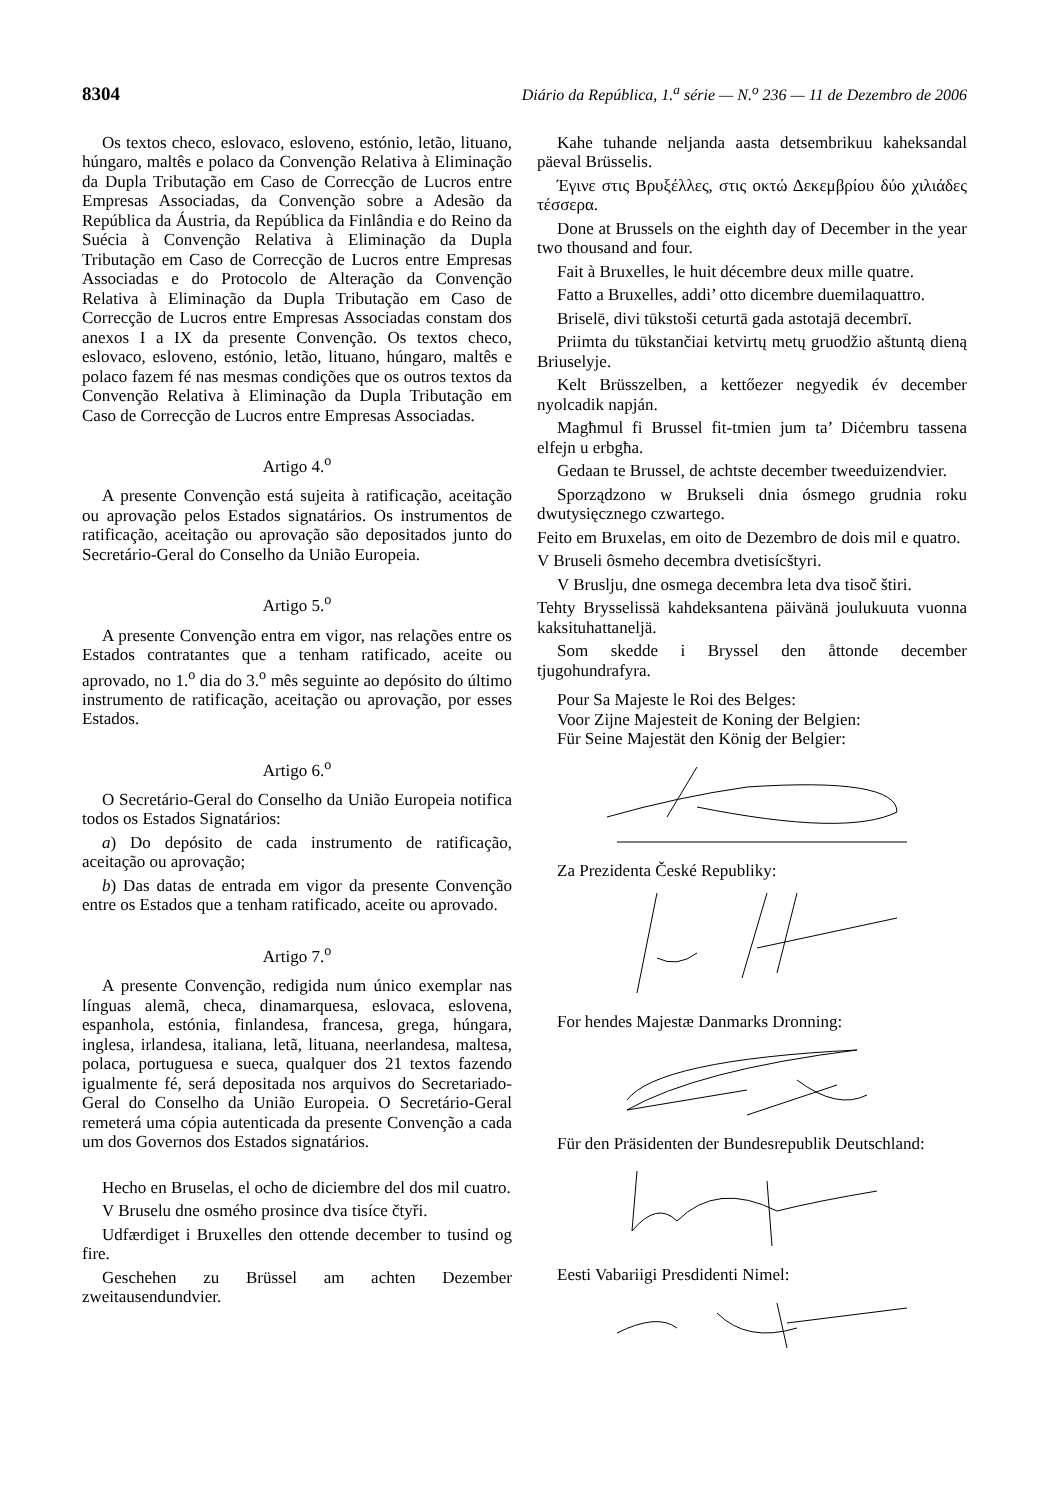8304 Diário da República, 1.<sup>a</sup> série — N.<sup>o</sup> 236 — 11 de Dezembro de 2006
Os textos checo, eslovaco, esloveno, estónio, letão, lituano, húngaro, maltês e polaco da Convenção Relativa à Eliminação da Dupla Tributação em Caso de Correcção de Lucros entre Empresas Associadas, da Convenção sobre a Adesão da República da Áustria, da República da Finlândia e do Reino da Suécia à Convenção Relativa à Eliminação da Dupla Tributação em Caso de Correcção de Lucros entre Empresas Associadas e do Protocolo de Alteração da Convenção Relativa à Eliminação da Dupla Tributação em Caso de Correcção de Lucros entre Empresas Associadas constam dos anexos I a IX da presente Convenção. Os textos checo, eslovaco, esloveno, estónio, letão, lituano, húngaro, maltês e polaco fazem fé nas mesmas condições que os outros textos da Convenção Relativa à Eliminação da Dupla Tributação em Caso de Correcção de Lucros entre Empresas Associadas.
Artigo 4.<sup>o</sup>
A presente Convenção está sujeita à ratificação, aceitação ou aprovação pelos Estados signatários. Os instrumentos de ratificação, aceitação ou aprovação são depositados junto do Secretário-Geral do Conselho da União Europeia.
Artigo 5.<sup>o</sup>
A presente Convenção entra em vigor, nas relações entre os Estados contratantes que a tenham ratificado, aceite ou aprovado, no 1.<sup>o</sup> dia do 3.<sup>o</sup> mês seguinte ao depósito do último instrumento de ratificação, aceitação ou aprovação, por esses Estados.
Artigo 6.<sup>o</sup>
O Secretário-Geral do Conselho da União Europeia notifica todos os Estados Signatários:
a) Do depósito de cada instrumento de ratificação, aceitação ou aprovação;
b) Das datas de entrada em vigor da presente Convenção entre os Estados que a tenham ratificado, aceite ou aprovado.
Artigo 7.<sup>o</sup>
A presente Convenção, redigida num único exemplar nas línguas alemã, checa, dinamarquesa, eslovaca, eslovena, espanhola, estónia, finlandesa, francesa, grega, húngara, inglesa, irlandesa, italiana, letã, lituana, neerlandesa, maltesa, polaca, portuguesa e sueca, qualquer dos 21 textos fazendo igualmente fé, será depositada nos arquivos do Secretariado-Geral do Conselho da União Europeia. O Secretário-Geral remeterá uma cópia autenticada da presente Convenção a cada um dos Governos dos Estados signatários.
Hecho en Bruselas, el ocho de diciembre del dos mil cuatro.
V Bruselu dne osmého prosince dva tisíce čtyři.
Udfærdiget i Bruxelles den ottende december to tusind og fire.
Geschehen zu Brüssel am achten Dezember zweitausendundvier.
Kahe tuhande neljanda aasta detsembrikuu kaheksandal päeval Brüsselis.
Έγινε στις Βρυξέλλες, στις οκτώ Δεκεμβρίου δύο χιλιάδες τέσσερα.
Done at Brussels on the eighth day of December in the year two thousand and four.
Fait à Bruxelles, le huit décembre deux mille quatre.
Fatto a Bruxelles, addi’ otto dicembre duemilaquattro.
Briselē, divi tūkstoši ceturtā gada astotajā decembrī.
Priimta du tūkstančiai ketvirtų metų gruodžio aštuntą dieną Briuselyje.
Kelt Brüsszelben, a kettőezer negyedik év december nyolcadik napján.
Magħmul fi Brussel fit-tmien jum ta’ Diċembru tassena elfejn u erbgħa.
Gedaan te Brussel, de achtste december tweeduizendvier.
Sporządzono w Brukseli dnia ósmego grudnia roku dwutysięcznego czwartego.
Feito em Bruxelas, em oito de Dezembro de dois mil e quatro.
V Bruseli ôsmeho decembra dvetisícštyri.
V Bruslju, dne osmega decembra leta dva tisoč štiri.
Tehty Brysselissä kahdeksantena päivänä joulukuuta vuonna kaksituhattaneljä.
Som skedde i Bryssel den åttonde december tjugohundrafyra.
Pour Sa Majeste le Roi des Belges:
Voor Zijne Majesteit de Koning der Belgien:
Für Seine Majestät den König der Belgier:
Za Prezidenta České Republiky:
For hendes Majestæ Danmarks Dronning:
Für den Präsidenten der Bundesrepublik Deutschland:
Eesti Vabariigi Presdidenti Nimel: